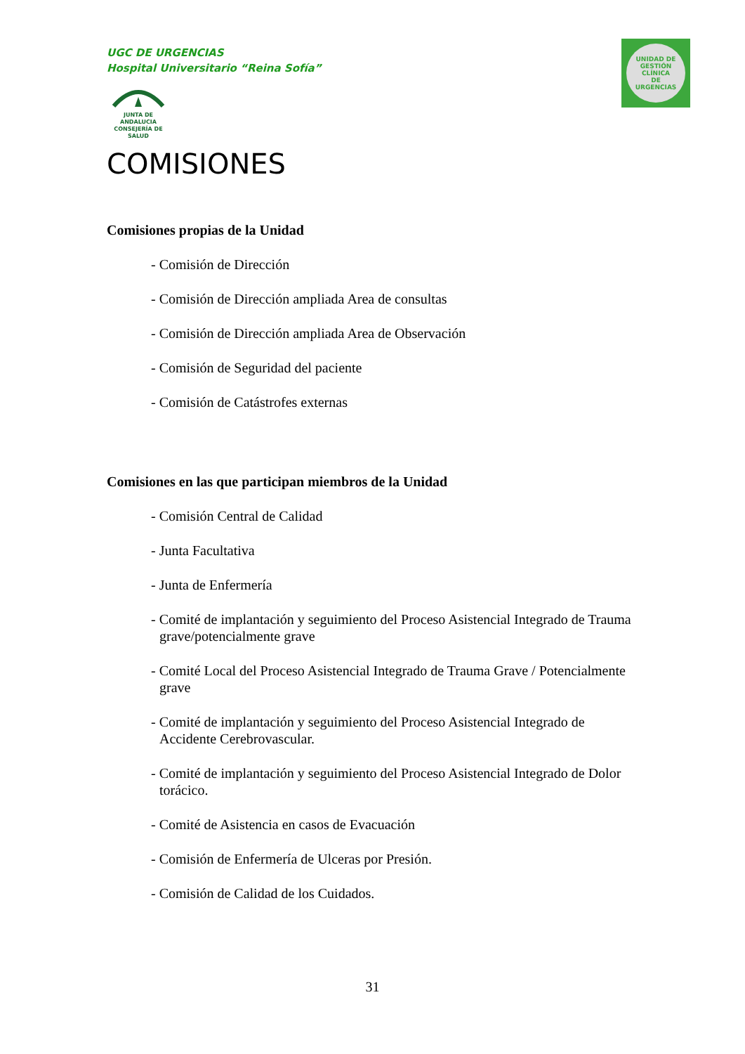UGC DE URGENCIAS
Hospital Universitario “Reina Sofía”
JUNTA DE ANDALUCIA
CONSEJERÍA DE SALUD
UNIDAD DE GESTIÓN CLÍNICA
DE
URGENCIAS
COMISIONES
Comisiones propias de la Unidad
- Comisión de Dirección
- Comisión de Dirección ampliada Area de consultas
- Comisión de Dirección ampliada Area de Observación
- Comisión de Seguridad del paciente
- Comisión de Catástrofes externas
Comisiones en las que participan miembros de la Unidad
- Comisión Central de Calidad
- Junta Facultativa
- Junta de Enfermería
- Comité de implantación y seguimiento del Proceso Asistencial Integrado de Trauma grave/potencialmente grave
- Comité Local del Proceso Asistencial Integrado de Trauma Grave / Potencialmente grave
- Comité de implantación y seguimiento del Proceso Asistencial Integrado de Accidente Cerebrovascular.
- Comité de implantación y seguimiento del Proceso Asistencial Integrado de Dolor torácico.
- Comité de Asistencia en casos de Evacuación
- Comisión de Enfermería de Ulceras por Presión.
- Comisión de Calidad de los Cuidados.
31